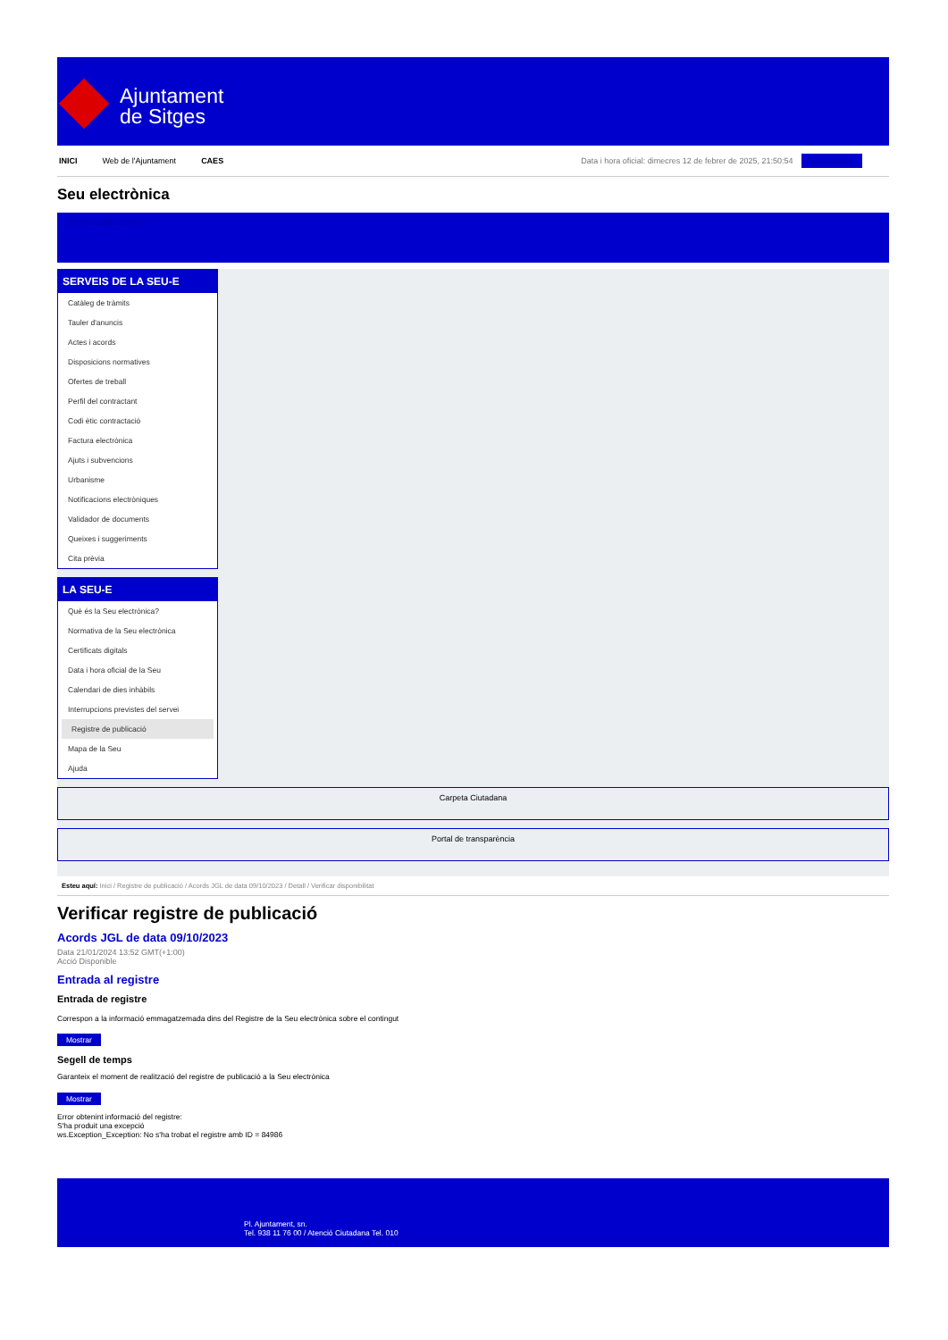Ajuntament
de Sitges
INICI Web de l'Ajuntament CAES Data i hora oficial: dimecres 12 de febrer de 2025, 21:50:54 Sincronitzar
Seu electrònica
Obtenir còpia autèntica
SERVEIS DE LA SEU-E
Catàleg de tràmits
Tauler d'anuncis
Actes i acords
Disposicions normatives
Ofertes de treball
Perfil del contractant
Codi ètic contractació
Factura electrònica
Ajuts i subvencions
Urbanisme
Notificacions electròniques
Validador de documents
Queixes i suggeriments
Cita prèvia
LA SEU-E
Què és la Seu electrònica?
Normativa de la Seu electrònica
Certificats digitals
Data i hora oficial de la Seu
Calendari de dies inhàbils
Interrupcions previstes del servei
Registre de publicació
Mapa de la Seu
Ajuda
Carpeta Ciutadana
Portal de transparència
Esteu aquí: Inici / Registre de publicació / Acords JGL de data 09/10/2023 / Detall / Verificar disponibilitat
Verificar registre de publicació
Acords JGL de data 09/10/2023
Data 21/01/2024 13:52 GMT(+1:00)
Acció Disponible
Entrada al registre
Entrada de registre
Correspon a la informació emmagatzemada dins del Registre de la Seu electrònica sobre el contingut
Mostrar
Segell de temps
Garanteix el moment de realització del registre de publicació a la Seu electrònica
Mostrar
Error obtenint informació del registre:
S'ha produit una excepció
ws.Exception_Exception: No s'ha trobat el registre amb ID = 84986
Pl. Ajuntament, sn.
Tel. 938 11 76 00 / Atenció Ciutadana Tel. 010